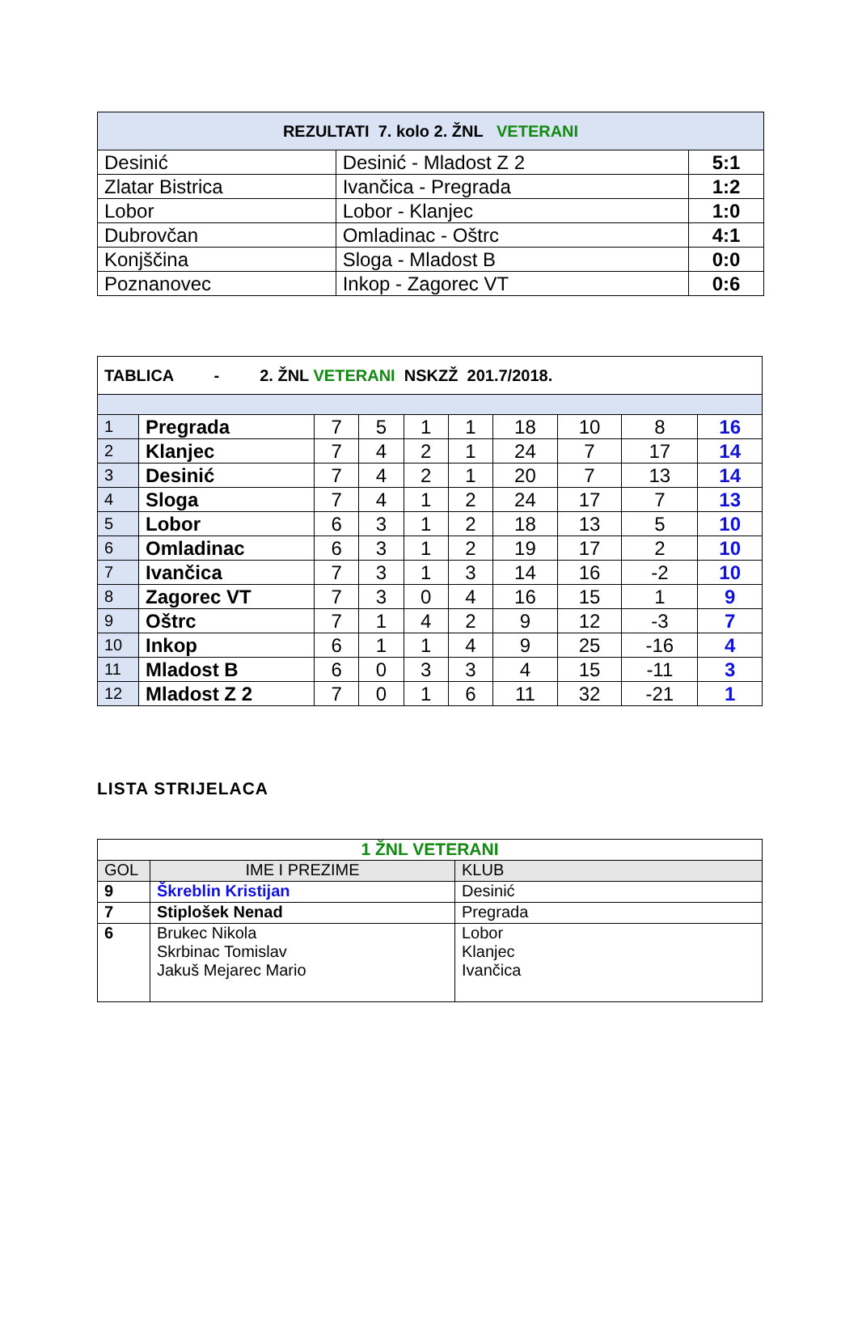| REZULTATI 7. kolo 2. ŽNL VETERANI | | |
| --- | --- | --- |
| Desinić | Desinić - Mladost Z 2 | 5:1 |
| Zlatar Bistrica | Ivančica - Pregrada | 1:2 |
| Lobor | Lobor - Klanjec | 1:0 |
| Dubrovčan | Omladinac - Oštrc | 4:1 |
| Konjščina | Sloga - Mladost B | 0:0 |
| Poznanovec | Inkop - Zagorec VT | 0:6 |
| TABLICA - 2. ŽNL VETERANI NSKZŽ 201.7/2018. | | | | | | | | | |
| 1 | Pregrada | 7 | 5 | 1 | 1 | 18 | 10 | 8 | 16 |
| 2 | Klanjec | 7 | 4 | 2 | 1 | 24 | 7 | 17 | 14 |
| 3 | Desinić | 7 | 4 | 2 | 1 | 20 | 7 | 13 | 14 |
| 4 | Sloga | 7 | 4 | 1 | 2 | 24 | 17 | 7 | 13 |
| 5 | Lobor | 6 | 3 | 1 | 2 | 18 | 13 | 5 | 10 |
| 6 | Omladinac | 6 | 3 | 1 | 2 | 19 | 17 | 2 | 10 |
| 7 | Ivančica | 7 | 3 | 1 | 3 | 14 | 16 | -2 | 10 |
| 8 | Zagorec VT | 7 | 3 | 0 | 4 | 16 | 15 | 1 | 9 |
| 9 | Oštrc | 7 | 1 | 4 | 2 | 9 | 12 | -3 | 7 |
| 10 | Inkop | 6 | 1 | 1 | 4 | 9 | 25 | -16 | 4 |
| 11 | Mladost B | 6 | 0 | 3 | 3 | 4 | 15 | -11 | 3 |
| 12 | Mladost Z 2 | 7 | 0 | 1 | 6 | 11 | 32 | -21 | 1 |
LISTA STRIJELACA
| 1 ŽNL VETERANI | | |
| GOL | IME I PREZIME | KLUB |
| 9 | Škreblin Kristijan | Desinić |
| 7 | Stiplošek Nenad | Pregrada |
| 6 | Brukec Nikola Skrbinac Tomislav Jakuš Mejarec Mario | Lobor Klanjec Ivančica |